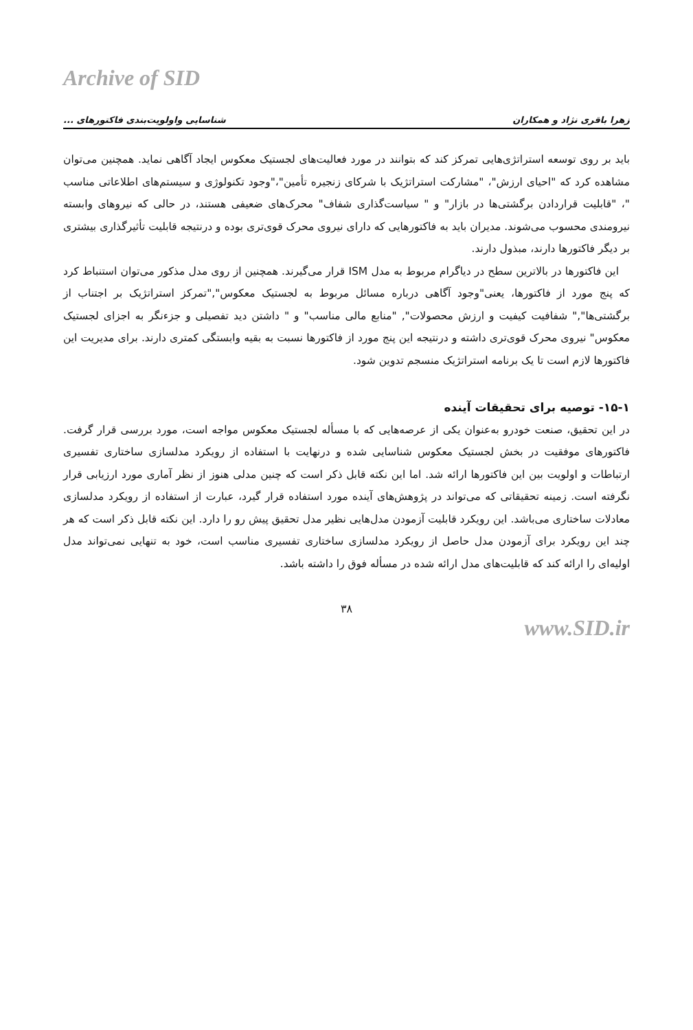Archive of SID
زهرا باقری نژاد و همکاران شناسایی واولویت‌بندی فاکتورهای ...
باید بر روی توسعه استراتژی‌هایی تمرکز کند که بتوانند در مورد فعالیت‌های لجستیک معکوس ایجاد آگاهی نماید. همچنین می‌توان مشاهده کرد که "احیای ارزش"، "مشارکت استراتژیک با شرکای زنجیره تأمین"،"وجود تکنولوژی و سیستم‌های اطلاعاتی مناسب "، "قابلیت قراردادن برگشتی‌ها در بازار" و " سیاست‌گذاری شفاف" محرک‌های ضعیفی هستند، در حالی که نیروهای وابسته نیرومندی محسوب می‌شوند. مدیران باید به فاکتورهایی که دارای نیروی محرک قوی‌تری بوده و درنتیجه قابلیت تأثیرگذاری بیشتری بر دیگر فاکتورها دارند، مبذول دارند.
این فاکتورها در بالاترین سطح در دیاگرام مربوط به مدل ISM قرار می‌گیرند. همچنین از روی مدل مذکور می‌توان استنباط کرد که پنج مورد از فاکتورها، یعنی"وجود آگاهی درباره مسائل مربوط به لجستیک معکوس","تمرکز استراتژیک بر اجتناب از برگشتی‌ها"," شفافیت کیفیت و ارزش محصولات", "منابع مالی مناسب" و " داشتن دید تفصیلی و جزءنگر به اجزای لجستیک معکوس" نیروی محرک قوی‌تری داشته و درنتیجه این پنج مورد از فاکتورها نسبت به بقیه وابستگی کمتری دارند. برای مدیریت این فاکتورها لازم است تا یک برنامه استراتژیک منسجم تدوین شود.
۱۵-۱- توصیه برای تحقیقات آینده
در این تحقیق، صنعت خودرو به‌عنوان یکی از عرصه‌هایی که با مسأله لجستیک معکوس مواجه است، مورد بررسی قرار گرفت. فاکتورهای موفقیت در بخش لجستیک معکوس شناسایی شده و درنهایت با استفاده از رویکرد مدلسازی ساختاری تفسیری ارتباطات و اولویت بین این فاکتورها ارائه شد. اما این نکته قابل ذکر است که چنین مدلی هنوز از نظر آماری مورد ارزیابی قرار نگرفته است. زمینه تحقیقاتی که می‌تواند در پژوهش‌های آینده مورد استفاده قرار گیرد، عبارت از استفاده از رویکرد مدلسازی معادلات ساختاری می‌باشد. این رویکرد قابلیت آزمودن مدل‌هایی نظیر مدل تحقیق پیش رو را دارد. این نکته قابل ذکر است که هر چند این رویکرد برای آزمودن مدل حاصل از رویکرد مدلسازی ساختاری تفسیری مناسب است، خود به تنهایی نمی‌تواند مدل اولیه‌ای را ارائه کند که قابلیت‌های مدل ارائه شده در مسأله فوق را داشته باشد.
۳۸
www.SID.ir